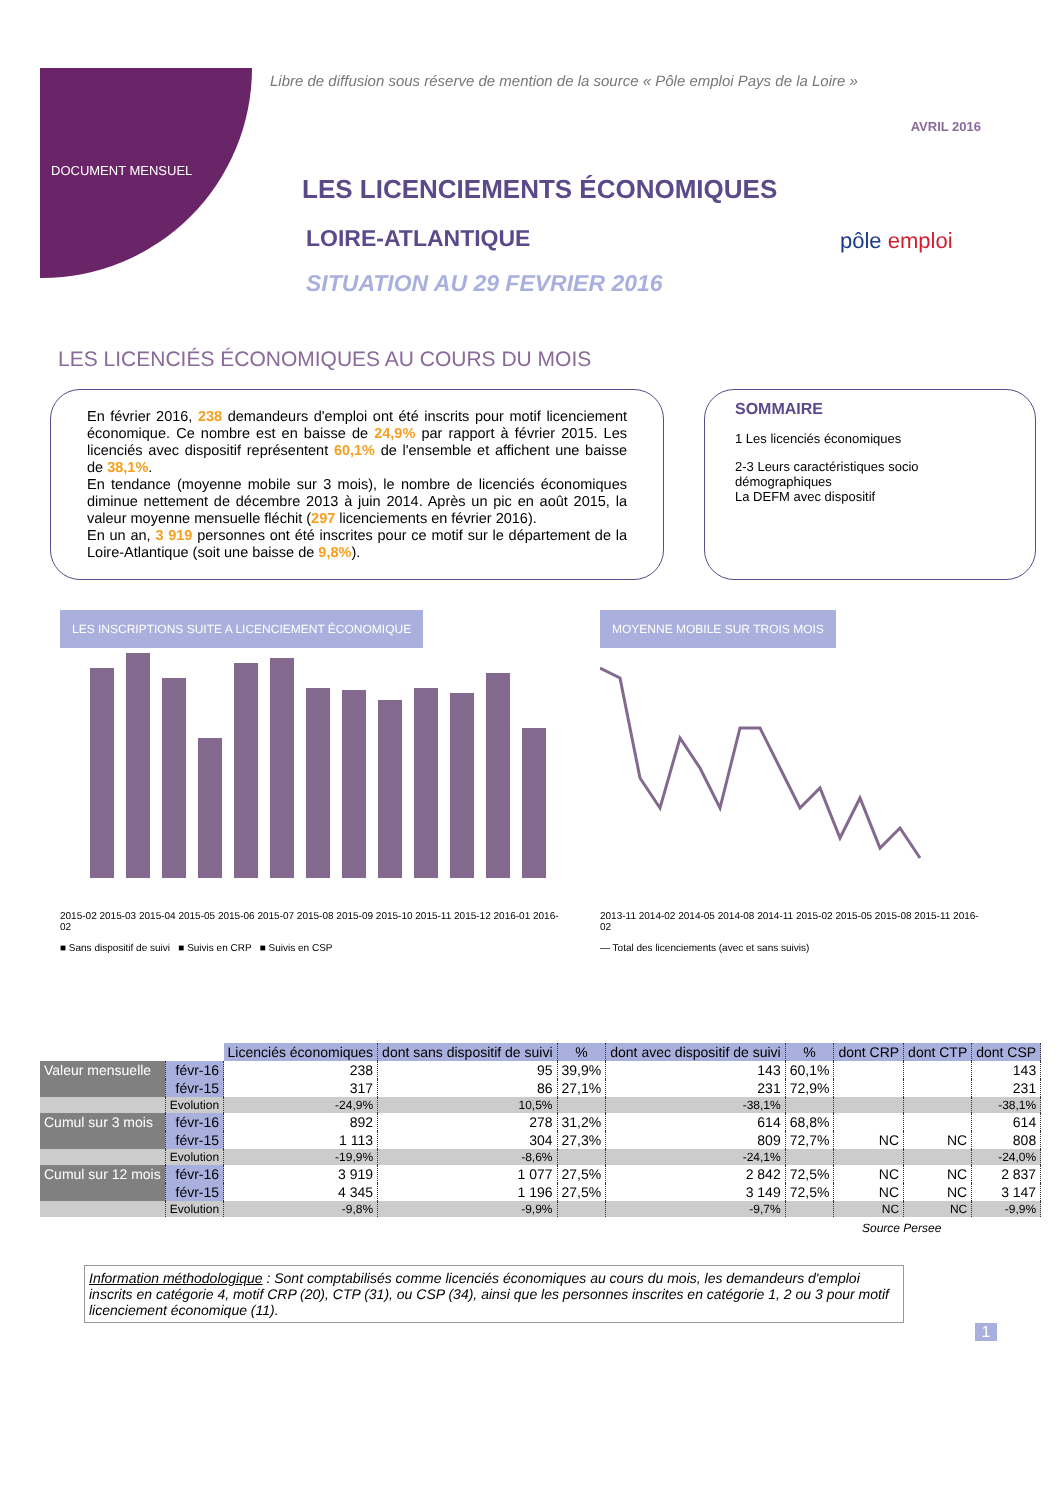Libre de diffusion sous réserve de mention de la source « Pôle emploi Pays de la Loire »
AVRIL 2016
DOCUMENT MENSUEL
LES LICENCIEMENTS ÉCONOMIQUES
LOIRE-ATLANTIQUE
SITUATION AU 29 FEVRIER 2016
pôle emploi
LES LICENCIÉS ÉCONOMIQUES AU COURS DU MOIS
En février 2016, 238 demandeurs d'emploi ont été inscrits pour motif licenciement économique. Ce nombre est en baisse de 24,9% par rapport à février 2015. Les licenciés avec dispositif représentent 60,1% de l'ensemble et affichent une baisse de 38,1%.
En tendance (moyenne mobile sur 3 mois), le nombre de licenciés économiques diminue nettement de décembre 2013 à juin 2014. Après un pic en août 2015, la valeur moyenne mensuelle fléchit (297 licenciements en février 2016).
En un an, 3 919 personnes ont été inscrites pour ce motif sur le département de la Loire-Atlantique (soit une baisse de 9,8%).
SOMMAIRE
1 Les licenciés économiques
2-3 Leurs caractéristiques socio démographiques
La DEFM avec dispositif
LES INSCRIPTIONS SUITE A LICENCIEMENT ÉCONOMIQUE
2015-02 2015-03 2015-04 2015-05 2015-06 2015-07 2015-08 2015-09 2015-10 2015-11 2015-12 2016-01 2016-02
■ Sans dispositif de suivi ■ Suivis en CRP ■ Suivis en CSP
MOYENNE MOBILE SUR TROIS MOIS
2013-11 2014-02 2014-05 2014-08 2014-11 2015-02 2015-05 2015-08 2015-11 2016-02
— Total des licenciements (avec et sans suivis)
| | | Licenciés économiques | dont sans dispositif de suivi | % | dont avec dispositif de suivi | % | dont CRP | dont CTP | dont CSP |
| Valeur mensuelle | févr-16 | 238 | 95 | 39,9% | 143 | 60,1% | | | 143 |
| | févr-15 | 317 | 86 | 27,1% | 231 | 72,9% | | | 231 |
| | Evolution | -24,9% | 10,5% | | -38,1% | | | | -38,1% |
| Cumul sur 3 mois | févr-16 | 892 | 278 | 31,2% | 614 | 68,8% | | | 614 |
| | févr-15 | 1 113 | 304 | 27,3% | 809 | 72,7% | NC | NC | 808 |
| | Evolution | -19,9% | -8,6% | | -24,1% | | | | -24,0% |
| Cumul sur 12 mois | févr-16 | 3 919 | 1 077 | 27,5% | 2 842 | 72,5% | NC | NC | 2 837 |
| | févr-15 | 4 345 | 1 196 | 27,5% | 3 149 | 72,5% | NC | NC | 3 147 |
| | Evolution | -9,8% | -9,9% | | -9,7% | | NC | NC | -9,9% |
Source Persee
Information méthodologique : Sont comptabilisés comme licenciés économiques au cours du mois, les demandeurs d'emploi inscrits en catégorie 4, motif CRP (20), CTP (31), ou CSP (34), ainsi que les personnes inscrites en catégorie 1, 2 ou 3 pour motif licenciement économique (11).
1